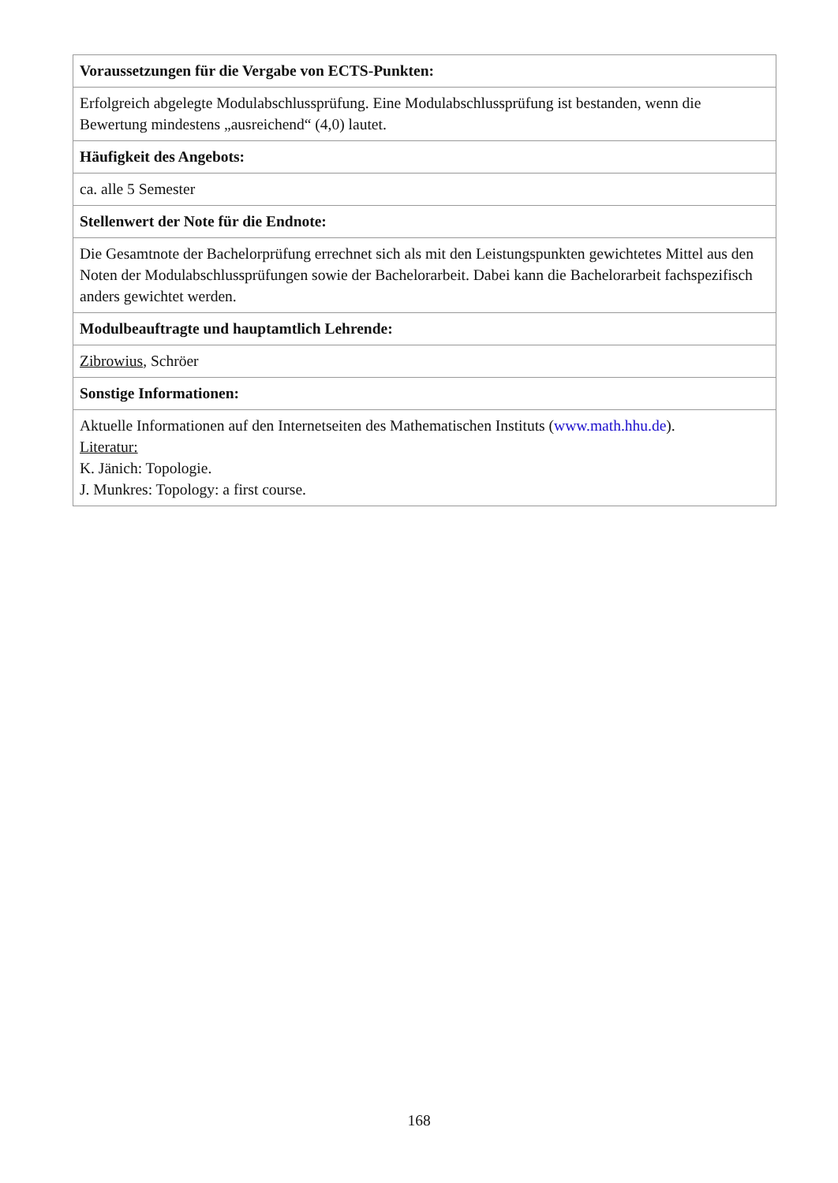| Voraussetzungen für die Vergabe von ECTS-Punkten: |
| --- |
| Erfolgreich abgelegte Modulabschlussprüfung. Eine Modulabschlussprüfung ist bestanden, wenn die Bewertung mindestens „ausreichend“ (4,0) lautet. |
| Häufigkeit des Angebots: |
| ca. alle 5 Semester |
| Stellenwert der Note für die Endnote: |
| Die Gesamtnote der Bachelorprüfung errechnet sich als mit den Leistungspunkten gewichtetes Mittel aus den Noten der Modulabschlussprüfungen sowie der Bachelorarbeit. Dabei kann die Bachelorarbeit fachspezifisch anders gewichtet werden. |
| Modulbeauftragte und hauptamtlich Lehrende: |
| Zibrowius , Schröer |
| Sonstige Informationen: |
| Aktuelle Informationen auf den Internetseiten des Mathematischen Instituts ( www.math.hhu.de ). Literatur: K. Jänich: Topologie. J. Munkres: Topology: a first course. |
168